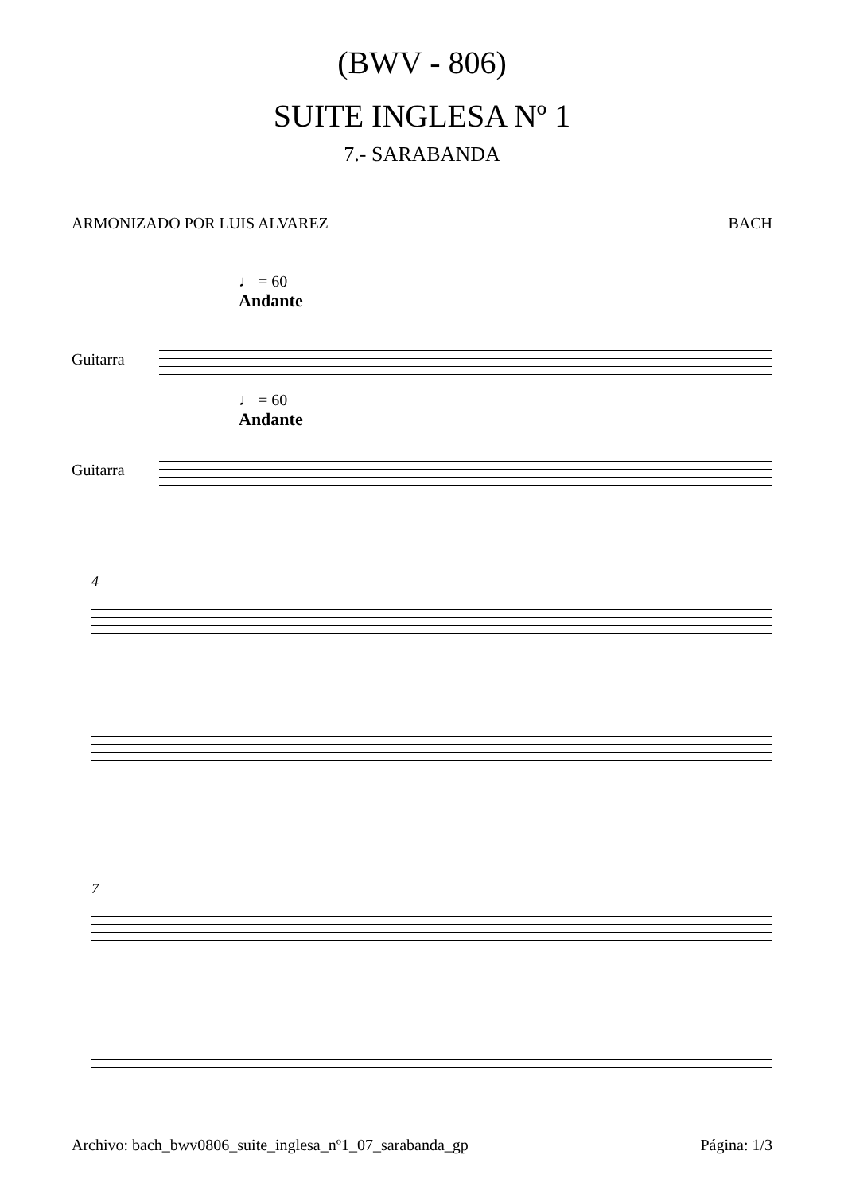(BWV - 806)
SUITE INGLESA Nº 1
7.- SARABANDA
ARMONIZADO POR LUIS ALVAREZ BACH
♩ = 60
Andante
Guitarra
♩ = 60
Andante
Guitarra
4
7
Archivo: bach_bwv0806_suite_inglesa_nº1_07_sarabanda_gp Página: 1/3